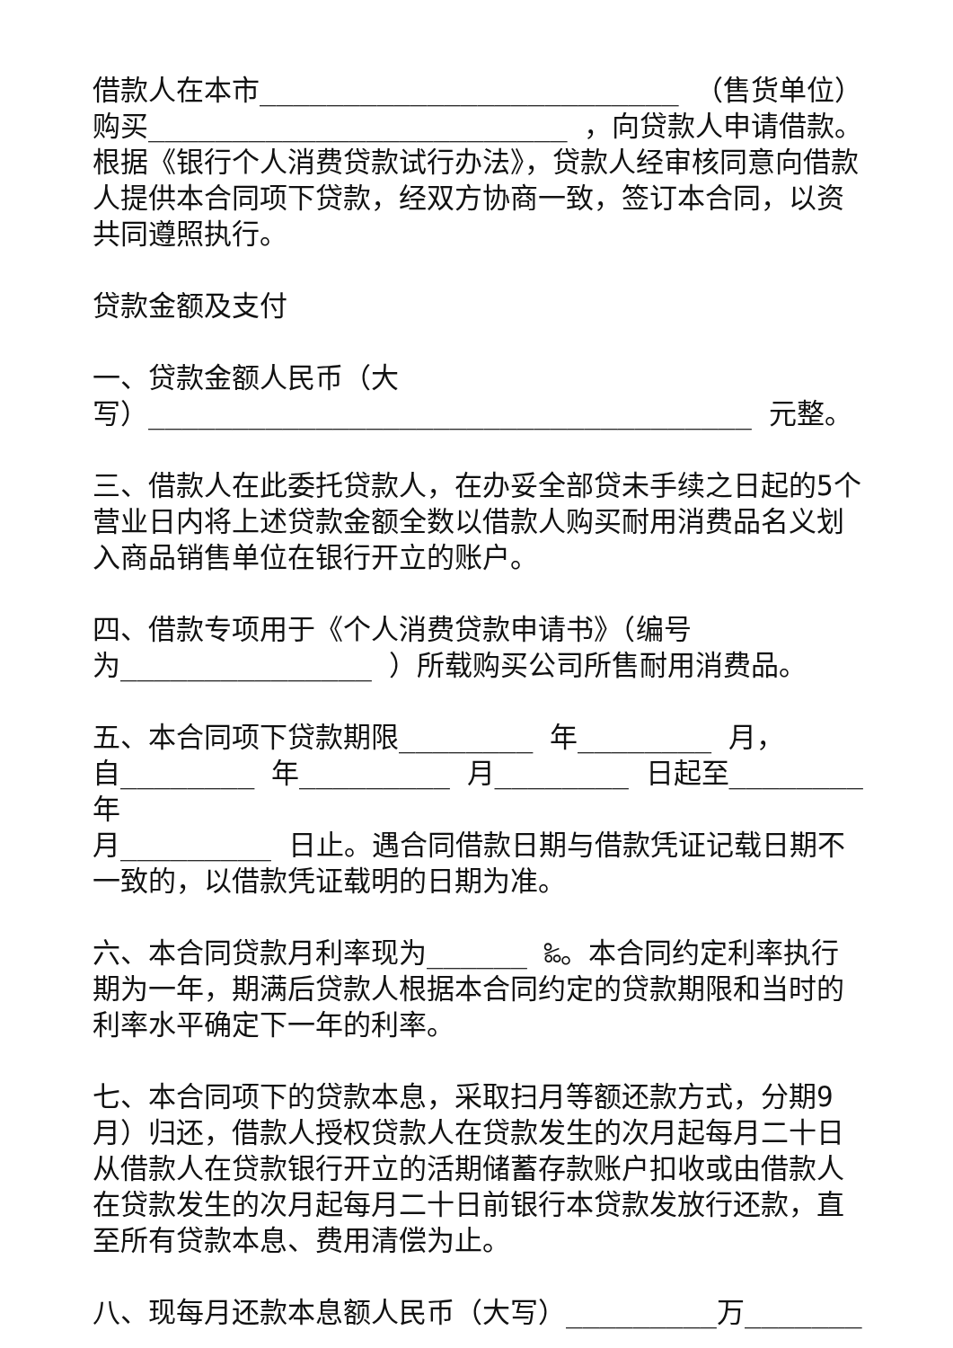借款人在本市_________________________ （售货单位）购买_________________________ ，向贷款人申请借款。根据《银行个人消费贷款试行办法》，贷款人经审核同意向借款人提供本合同项下贷款，经双方协商一致，签订本合同，以资共同遵照执行。
贷款金额及支付
一、贷款金额人民币（大
写）____________________________________ 元整。
三、借款人在此委托贷款人，在办妥全部贷未手续之日起的5个营业日内将上述贷款金额全数以借款人购买耐用消费品名义划入商品销售单位在银行开立的账户。
四、借款专项用于《个人消费贷款申请书》（编号
为_______________ ）所载购买公司所售耐用消费品。
五、本合同项下贷款期限________ 年________ 月，
自________ 年_________ 月________ 日起至________ 年
月_________ 日止。遇合同借款日期与借款凭证记载日期不一致的，以借款凭证载明的日期为准。
六、本合同贷款月利率现为______ ‰。本合同约定利率执行期为一年，期满后贷款人根据本合同约定的贷款期限和当时的利率水平确定下一年的利率。
七、本合同项下的贷款本息，采取扫月等额还款方式，分期9月）归还，借款人授权贷款人在贷款发生的次月起每月二十日从借款人在贷款银行开立的活期储蓄存款账户扣收或由借款人在贷款发生的次月起每月二十日前银行本贷款发放行还款，直至所有贷款本息、费用清偿为止。
八、现每月还款本息额人民币（大写）_________万_______